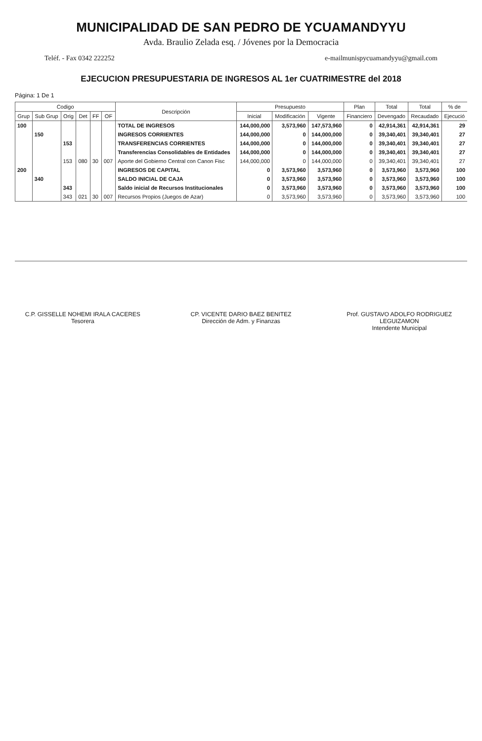MUNICIPALIDAD DE SAN PEDRO DE YCUAMANDYYU
Avda. Braulio Zelada esq. / Jóvenes por la Democracia
Teléf. - Fax 0342 222252 e-mailmunispycuamandyyu@gmail.com
EJECUCION PRESUPUESTARIA DE INGRESOS AL 1er CUATRIMESTRE del 2018
Página: 1 De 1
| Codigo | | | | | | Descripción | Presupuesto | | | Plan | Total | Total | % de |
| --- | --- | --- | --- | --- | --- | --- | --- | --- | --- | --- | --- | --- | --- |
| Grup | Sub Grup | Orig | Det | FF | OF | | Inicial | Modificación | Vigente | Financiero | Devengado | Recaudado | Ejecució |
| 100 | | | | | | TOTAL DE INGRESOS | 144,000,000 | 3,573,960 | 147,573,960 | 0 | 42,914,361 | 42,914,361 | 29 |
| | 150 | | | | | INGRESOS CORRIENTES | 144,000,000 | 0 | 144,000,000 | 0 | 39,340,401 | 39,340,401 | 27 |
| | | 153 | | | | TRANSFERENCIAS CORRIENTES | 144,000,000 | 0 | 144,000,000 | 0 | 39,340,401 | 39,340,401 | 27 |
| | | | | | | Transferencias Consolidables de Entidades | 144,000,000 | 0 | 144,000,000 | 0 | 39,340,401 | 39,340,401 | 27 |
| | | 153 | 080 | 30 | 007 | Aporte del Gobierno Central con Canon Fisc | 144,000,000 | 0 | 144,000,000 | 0 | 39,340,401 | 39,340,401 | 27 |
| 200 | | | | | | INGRESOS DE CAPITAL | 0 | 3,573,960 | 3,573,960 | 0 | 3,573,960 | 3,573,960 | 100 |
| | 340 | | | | | SALDO INICIAL DE CAJA | 0 | 3,573,960 | 3,573,960 | 0 | 3,573,960 | 3,573,960 | 100 |
| | | 343 | | | | Saldo inicial de Recursos Institucionales | 0 | 3,573,960 | 3,573,960 | 0 | 3,573,960 | 3,573,960 | 100 |
| | | 343 | 021 | 30 | 007 | Recursos Propios (Juegos de Azar) | 0 | 3,573,960 | 3,573,960 | 0 | 3,573,960 | 3,573,960 | 100 |
C.P. GISSELLE NOHEMI IRALA CACERES
Tesorera
CP. VICENTE DARIO BAEZ BENITEZ
Dirección de Adm. y Finanzas
Prof. GUSTAVO ADOLFO RODRIGUEZ LEGUIZAMON
Intendente Municipal